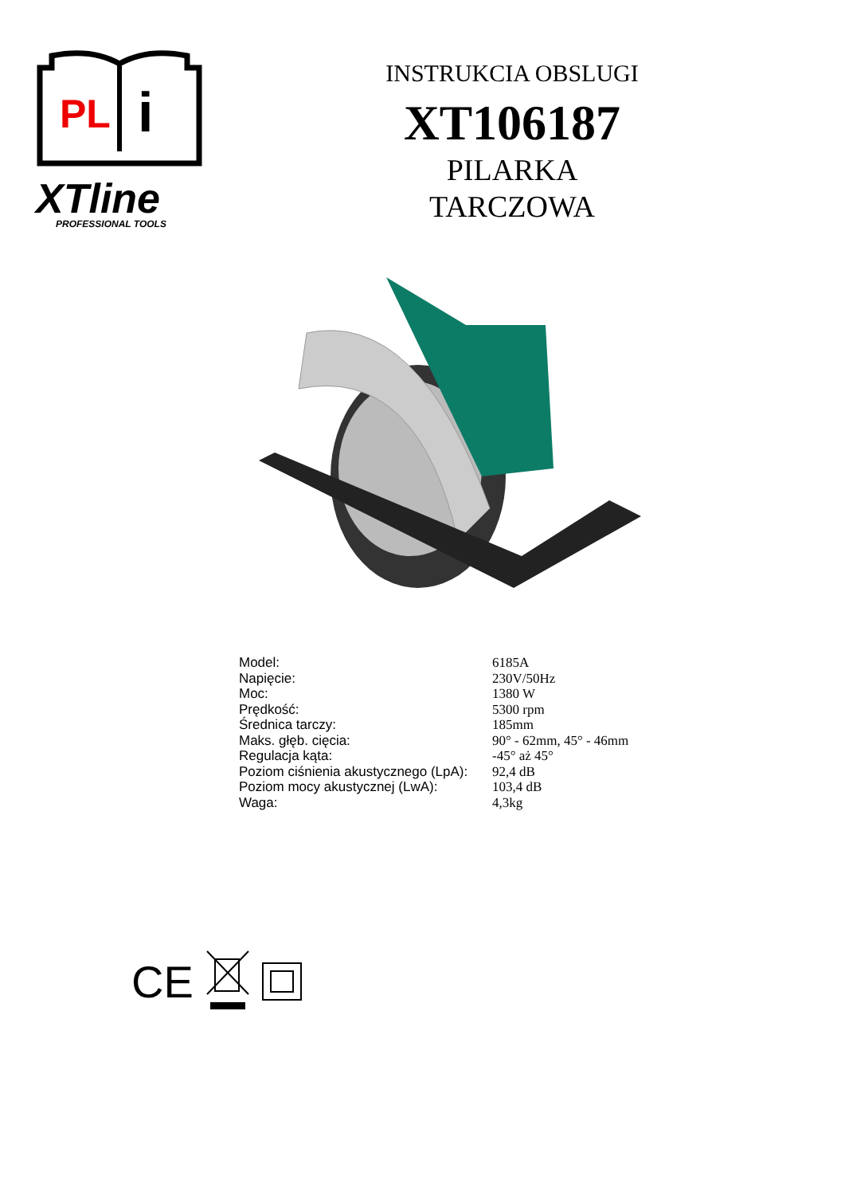PL
i
XTline
PROFESSIONAL TOOLS
INSTRUKCIA OBSLUGI
XT106187
PILARKA
TARCZOWA
| Model: | 6185A |
| Napięcie: | 230V/50Hz |
| Moc: | 1380 W |
| Prędkość: | 5300 rpm |
| Średnica tarczy: | 185mm |
| Maks. głęb. cięcia: | 90° - 62mm, 45° - 46mm |
| Regulacja kąta: | -45° aż 45° |
| Poziom ciśnienia akustycznego (LpA): | 92,4 dB |
| Poziom mocy akustycznej (LwA): | 103,4 dB |
| Waga: | 4,3kg |
CE